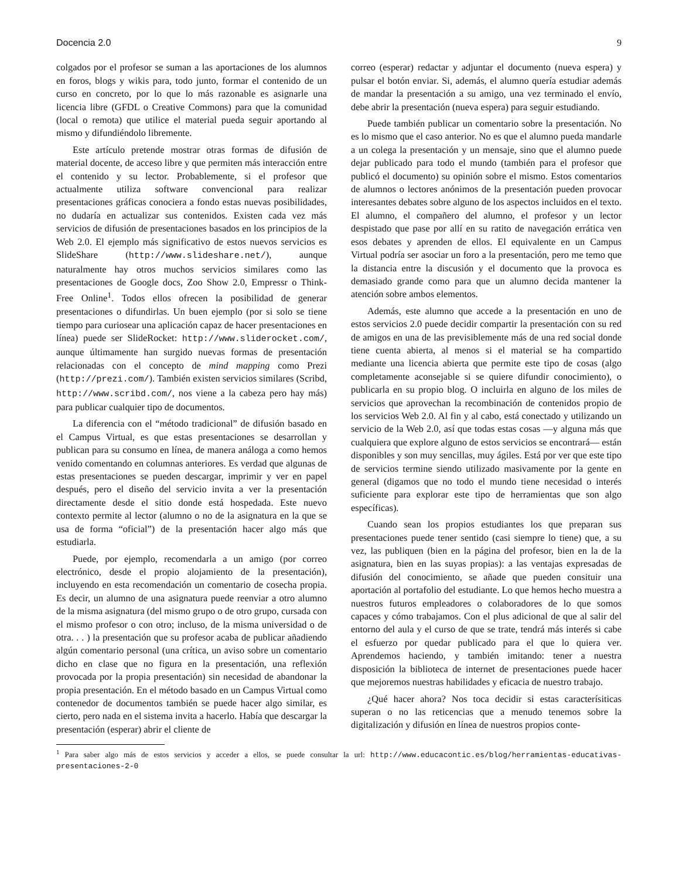Docencia 2.0 9
colgados por el profesor se suman a las aportaciones de los alumnos en foros, blogs y wikis para, todo junto, formar el contenido de un curso en concreto, por lo que lo más razonable es asignarle una licencia libre (GFDL o Creative Commons) para que la comunidad (local o remota) que utilice el material pueda seguir aportando al mismo y difundiéndolo libremente.
Este artículo pretende mostrar otras formas de difusión de material docente, de acceso libre y que permiten más interacción entre el contenido y su lector. Probablemente, si el profesor que actualmente utiliza software convencional para realizar presentaciones gráficas conociera a fondo estas nuevas posibilidades, no dudaría en actualizar sus contenidos. Existen cada vez más servicios de difusión de presentaciones basados en los principios de la Web 2.0. El ejemplo más significativo de estos nuevos servicios es SlideShare (http://www.slideshare.net/), aunque naturalmente hay otros muchos servicios similares como las presentaciones de Google docs, Zoo Show 2.0, Empressr o Think-Free Online<sup>1</sup>. Todos ellos ofrecen la posibilidad de generar presentaciones o difundirlas. Un buen ejemplo (por si solo se tiene tiempo para curiosear una aplicación capaz de hacer presentaciones en línea) puede ser SlideRocket: http://www.sliderocket.com/, aunque últimamente han surgido nuevas formas de presentación relacionadas con el concepto de mind mapping como Prezi (http://prezi.com/). También existen servicios similares (Scribd, http://www.scribd.com/, nos viene a la cabeza pero hay más) para publicar cualquier tipo de documentos.
La diferencia con el “método tradicional” de difusión basado en el Campus Virtual, es que estas presentaciones se desarrollan y publican para su consumo en línea, de manera análoga a como hemos venido comentando en columnas anteriores. Es verdad que algunas de estas presentaciones se pueden descargar, imprimir y ver en papel después, pero el diseño del servicio invita a ver la presentación directamente desde el sitio donde está hospedada. Este nuevo contexto permite al lector (alumno o no de la asignatura en la que se usa de forma “oficial”) de la presentación hacer algo más que estudiarla.
Puede, por ejemplo, recomendarla a un amigo (por correo electrónico, desde el propio alojamiento de la presentación), incluyendo en esta recomendación un comentario de cosecha propia. Es decir, un alumno de una asignatura puede reenviar a otro alumno de la misma asignatura (del mismo grupo o de otro grupo, cursada con el mismo profesor o con otro; incluso, de la misma universidad o de otra. . . ) la presentación que su profesor acaba de publicar añadiendo algún comentario personal (una crítica, un aviso sobre un comentario dicho en clase que no figura en la presentación, una reflexión provocada por la propia presentación) sin necesidad de abandonar la propia presentación. En el método basado en un Campus Virtual como contenedor de documentos también se puede hacer algo similar, es cierto, pero nada en el sistema invita a hacerlo. Había que descargar la presentación (esperar) abrir el cliente de
correo (esperar) redactar y adjuntar el documento (nueva espera) y pulsar el botón enviar. Si, además, el alumno quería estudiar además de mandar la presentación a su amigo, una vez terminado el envío, debe abrir la presentación (nueva espera) para seguir estudiando.
Puede también publicar un comentario sobre la presentación. No es lo mismo que el caso anterior. No es que el alumno pueda mandarle a un colega la presentación y un mensaje, sino que el alumno puede dejar publicado para todo el mundo (también para el profesor que publicó el documento) su opinión sobre el mismo. Estos comentarios de alumnos o lectores anónimos de la presentación pueden provocar interesantes debates sobre alguno de los aspectos incluidos en el texto. El alumno, el compañero del alumno, el profesor y un lector despistado que pase por allí en su ratito de navegación errática ven esos debates y aprenden de ellos. El equivalente en un Campus Virtual podría ser asociar un foro a la presentación, pero me temo que la distancia entre la discusión y el documento que la provoca es demasiado grande como para que un alumno decida mantener la atención sobre ambos elementos.
Además, este alumno que accede a la presentación en uno de estos servicios 2.0 puede decidir compartir la presentación con su red de amigos en una de las previsiblemente más de una red social donde tiene cuenta abierta, al menos si el material se ha compartido mediante una licencia abierta que permite este tipo de cosas (algo completamente aconsejable si se quiere difundir conocimiento), o publicarla en su propio blog. O incluirla en alguno de los miles de servicios que aprovechan la recombinación de contenidos propio de los servicios Web 2.0. Al fin y al cabo, está conectado y utilizando un servicio de la Web 2.0, así que todas estas cosas —y alguna más que cualquiera que explore alguno de estos servicios se encontrará— están disponibles y son muy sencillas, muy ágiles. Está por ver que este tipo de servicios termine siendo utilizado masivamente por la gente en general (digamos que no todo el mundo tiene necesidad o interés suficiente para explorar este tipo de herramientas que son algo específicas).
Cuando sean los propios estudiantes los que preparan sus presentaciones puede tener sentido (casi siempre lo tiene) que, a su vez, las publiquen (bien en la página del profesor, bien en la de la asignatura, bien en las suyas propias): a las ventajas expresadas de difusión del conocimiento, se añade que pueden consituir una aportación al portafolio del estudiante. Lo que hemos hecho muestra a nuestros futuros empleadores o colaboradores de lo que somos capaces y cómo trabajamos. Con el plus adicional de que al salir del entorno del aula y el curso de que se trate, tendrá más interés si cabe el esfuerzo por quedar publicado para el que lo quiera ver. Aprendemos haciendo, y también imitando: tener a nuestra disposición la biblioteca de internet de presentaciones puede hacer que mejoremos nuestras habilidades y eficacia de nuestro trabajo.
¿Qué hacer ahora? Nos toca decidir si estas caracterísiticas superan o no las reticencias que a menudo tenemos sobre la digitalización y difusión en línea de nuestros propios conte-
<sup>1</sup> Para saber algo más de estos servicios y acceder a ellos, se puede consultar la url: http://www.educacontic.es/blog/herramientas-educativas-presentaciones-2-0